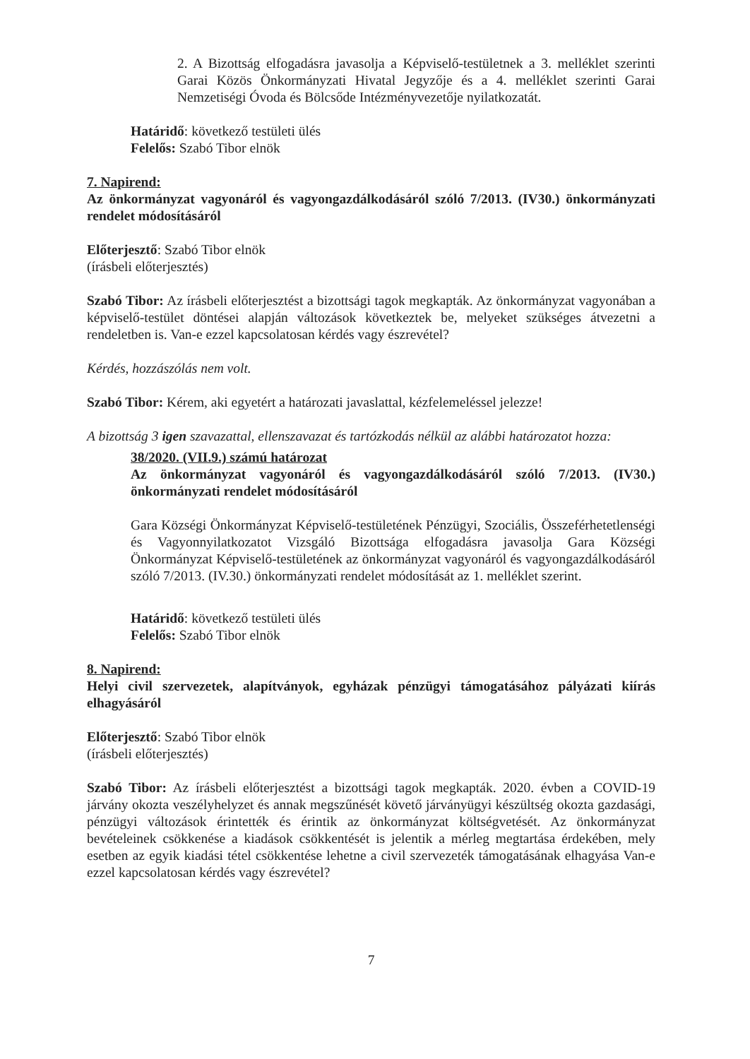2. A Bizottság elfogadásra javasolja a Képviselő-testületnek a 3. melléklet szerinti Garai Közös Önkormányzati Hivatal Jegyzője és a 4. melléklet szerinti Garai Nemzetiségi Óvoda és Bölcsőde Intézményvezetője nyilatkozatát.
Határidő: következő testületi ülés
Felelős: Szabó Tibor elnök
7. Napirend:
Az önkormányzat vagyonáról és vagyongazdálkodásáról szóló 7/2013. (IV30.) önkormányzati rendelet módosításáról
Előterjesztő: Szabó Tibor elnök
(írásbeli előterjesztés)
Szabó Tibor: Az írásbeli előterjesztést a bizottsági tagok megkapták. Az önkormányzat vagyonában a képviselő-testület döntései alapján változások következtek be, melyeket szükséges átvezetni a rendeletben is. Van-e ezzel kapcsolatosan kérdés vagy észrevétel?
Kérdés, hozzászólás nem volt.
Szabó Tibor: Kérem, aki egyetért a határozati javaslattal, kézfelemeléssel jelezze!
A bizottság 3 igen szavazattal, ellenszavazat és tartózkodás nélkül az alábbi határozatot hozza:
38/2020. (VII.9.) számú határozat
Az önkormányzat vagyonáról és vagyongazdálkodásáról szóló 7/2013. (IV30.) önkormányzati rendelet módosításáról
Gara Községi Önkormányzat Képviselő-testületének Pénzügyi, Szociális, Összeférhetetlenségi és Vagyonnyilatkozatot Vizsgáló Bizottsága elfogadásra javasolja Gara Községi Önkormányzat Képviselő-testületének az önkormányzat vagyonáról és vagyongazdálkodásáról szóló 7/2013. (IV.30.) önkormányzati rendelet módosítását az 1. melléklet szerint.
Határidő: következő testületi ülés
Felelős: Szabó Tibor elnök
8. Napirend:
Helyi civil szervezetek, alapítványok, egyházak pénzügyi támogatásához pályázati kiírás elhagyásáról
Előterjesztő: Szabó Tibor elnök
(írásbeli előterjesztés)
Szabó Tibor: Az írásbeli előterjesztést a bizottsági tagok megkapták. 2020. évben a COVID-19 járvány okozta veszélyhelyzet és annak megszűnését követő járványügyi készültség okozta gazdasági, pénzügyi változások érintették és érintik az önkormányzat költségvetését. Az önkormányzat bevételeinek csökkenése a kiadások csökkentését is jelentik a mérleg megtartása érdekében, mely esetben az egyik kiadási tétel csökkentése lehetne a civil szervezeték támogatásának elhagyása Van-e ezzel kapcsolatosan kérdés vagy észrevétel?
7